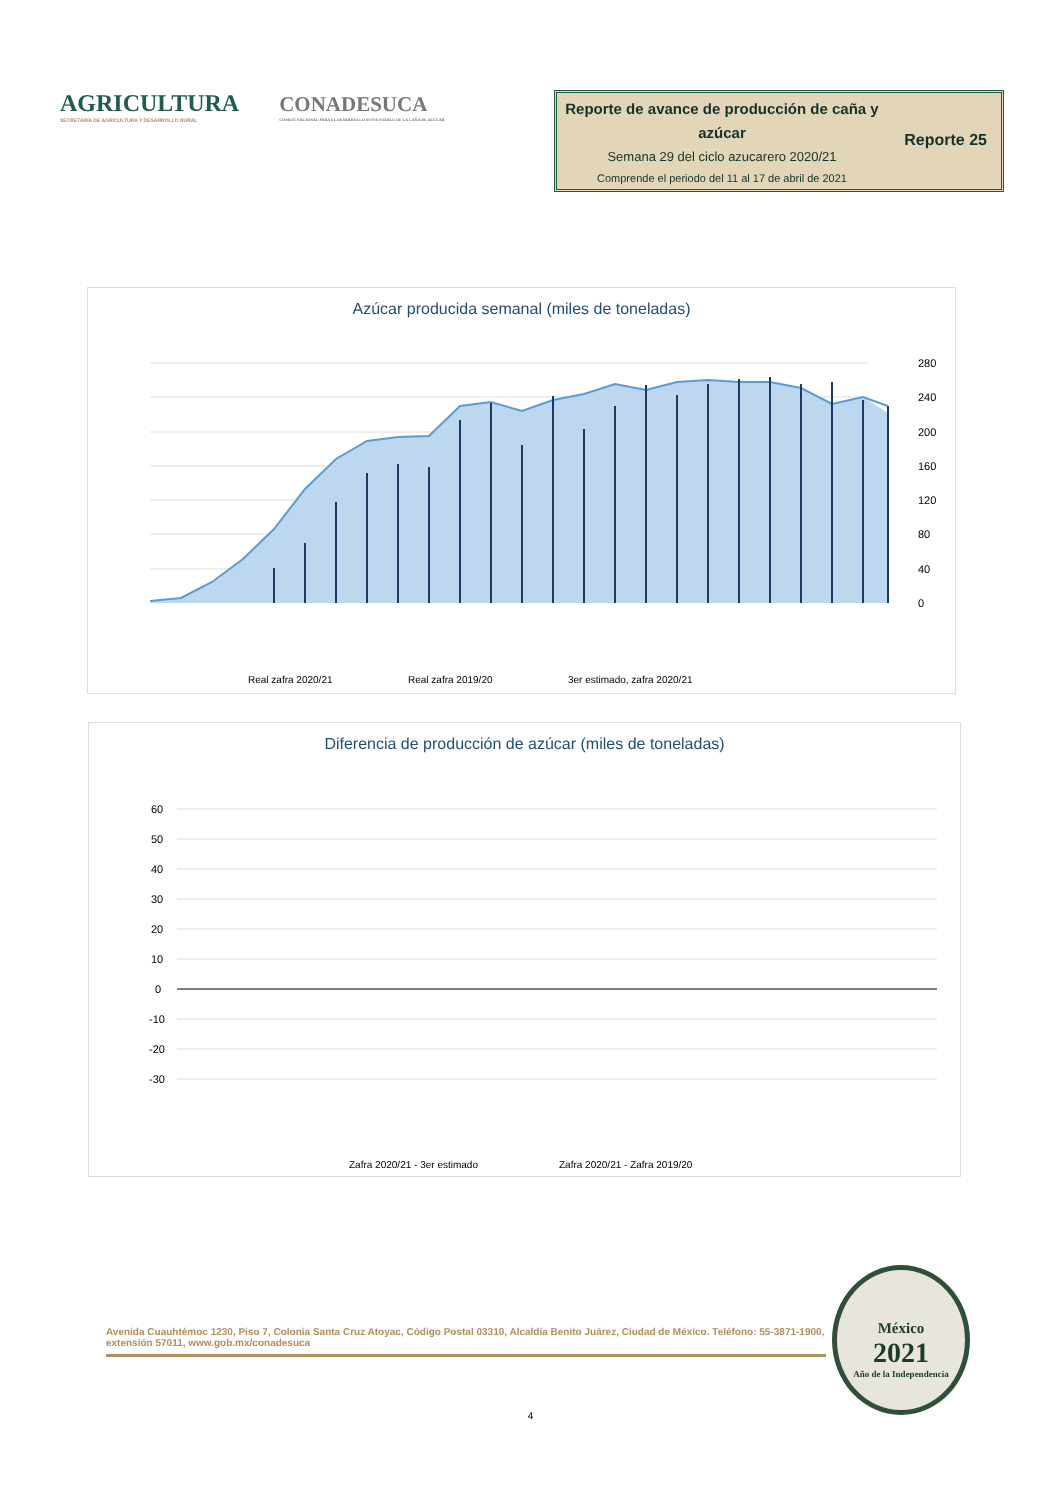AGRICULTURA
SECRETARÍA DE AGRICULTURA Y DESARROLLO RURAL
CONADESUCA
COMITÉ NACIONAL PARA EL DESARROLLO SUSTENTABLE DE LA CAÑA DE AZÚCAR
Reporte de avance de producción de caña y azúcar
Semana 29 del ciclo azucarero 2020/21
Comprende el periodo del 11 al 17 de abril de 2021
Reporte 25
Azúcar producida semanal (miles de toneladas)
280
240
200
160
120
80
40
0
Real zafra 2020/21
Real zafra 2019/20
3er estimado, zafra 2020/21
Diferencia de producción de azúcar (miles de toneladas)
60
50
40
30
20
10
0
-10
-20
-30
Zafra 2020/21 - 3er estimado
Zafra 2020/21 - Zafra 2019/20
Avenida Cuauhtémoc 1230, Piso 7, Colonia Santa Cruz Atoyac, Código Postal 03310, Alcaldía Benito Juárez, Ciudad de México. Teléfono: 55-3871-1900, extensión 57011, www.gob.mx/conadesuca
México
2021
Año de la Independencia
4